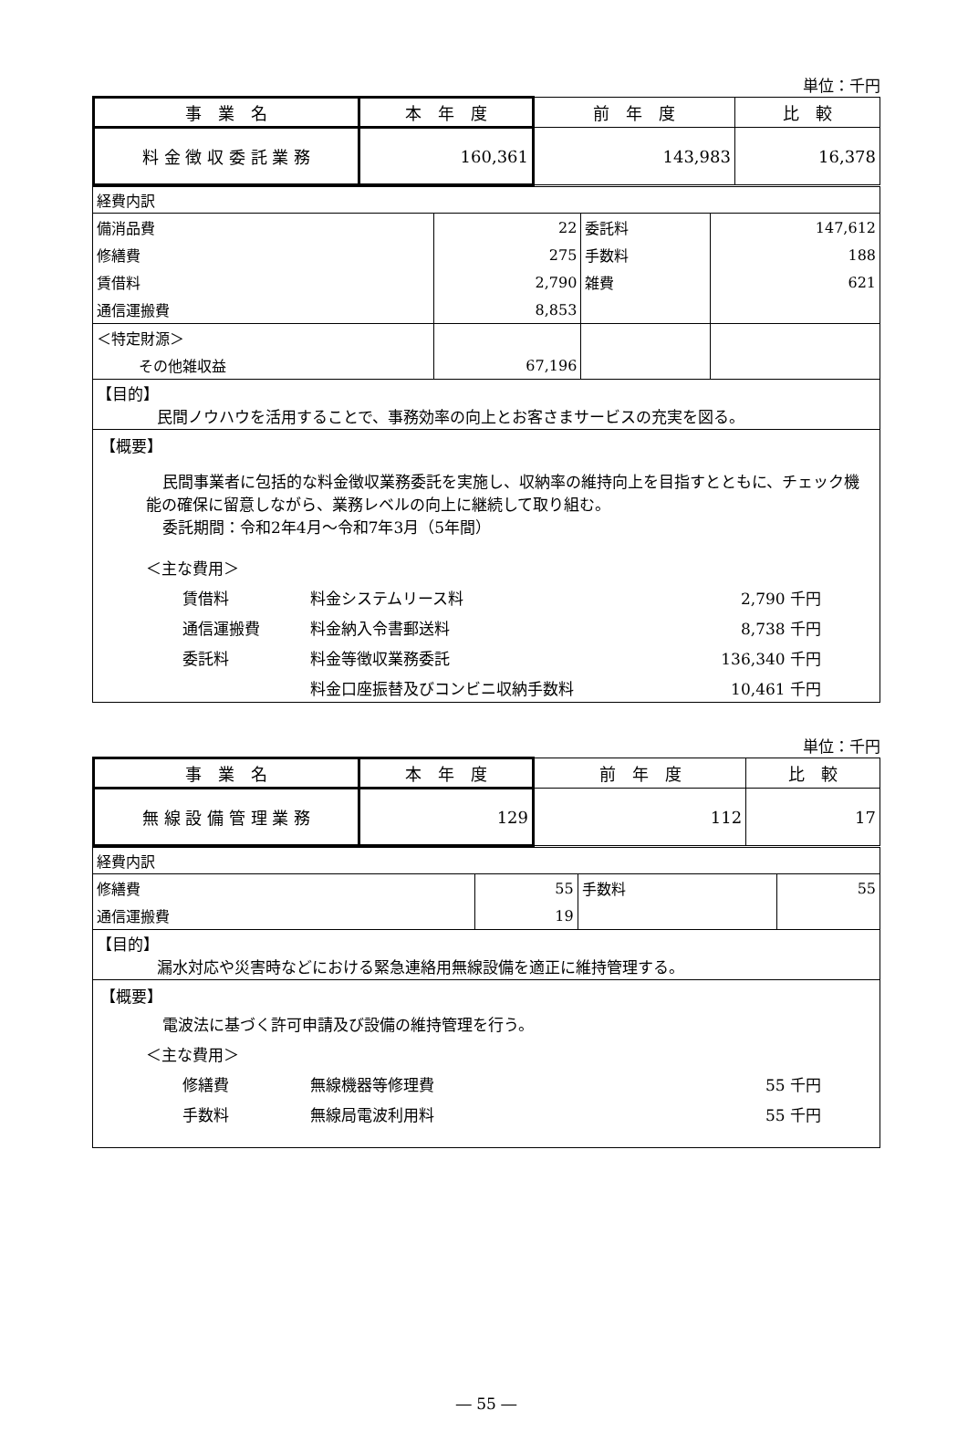単位：千円
| 事 業 名 | 本 年 度 | 前 年 度 | 比 較 |
| --- | --- | --- | --- |
| 料 金 徴 収 委 託 業 務 | 160,361 | 143,983 | 16,378 |
| 経費内訳 | | | |
| 備消品費 | 22 | 委託料 | 147,612 |
| 修繕費 | 275 | 手数料 | 188 |
| 賃借料 | 2,790 | 雑費 | 621 |
| 通信運搬費 | 8,853 | | |
| ＜特定財源＞ | | | |
| その他雑収益 | 67,196 | | |
| 【目的】 民間ノウハウを活用することで、事務効率の向上とお客さまサービスの充実を図る。 | | | |
【概要】
民間事業者に包括的な料金徴収業務委託を実施し、収納率の維持向上を目指すとともに、チェック機能の確保に留意しながら、業務レベルの向上に継続して取り組む。
委託期間：令和2年4月～令和7年3月（5年間）
＜主な費用＞
賃借料 料金システムリース料 2,790 千円 通信運搬費 料金納入令書郵送料 8,738 千円 委託料 料金等徴収業務委託 136,340 千円 料金口座振替及びコンビニ収納手数料 10,461 千円
単位：千円
| 事 業 名 | 本 年 度 | 前 年 度 | 比 較 |
| --- | --- | --- | --- |
| 無 線 設 備 管 理 業 務 | 129 | 112 | 17 |
| 経費内訳 | | | |
| 修繕費 | 55 | 手数料 | 55 |
| 通信運搬費 | 19 | | |
| 【目的】 漏水対応や災害時などにおける緊急連絡用無線設備を適正に維持管理する。 | | | |
【概要】
電波法に基づく許可申請及び設備の維持管理を行う。
＜主な費用＞
修繕費 無線機器等修理費 55 千円 手数料 無線局電波利用料 55 千円
― 55 ―